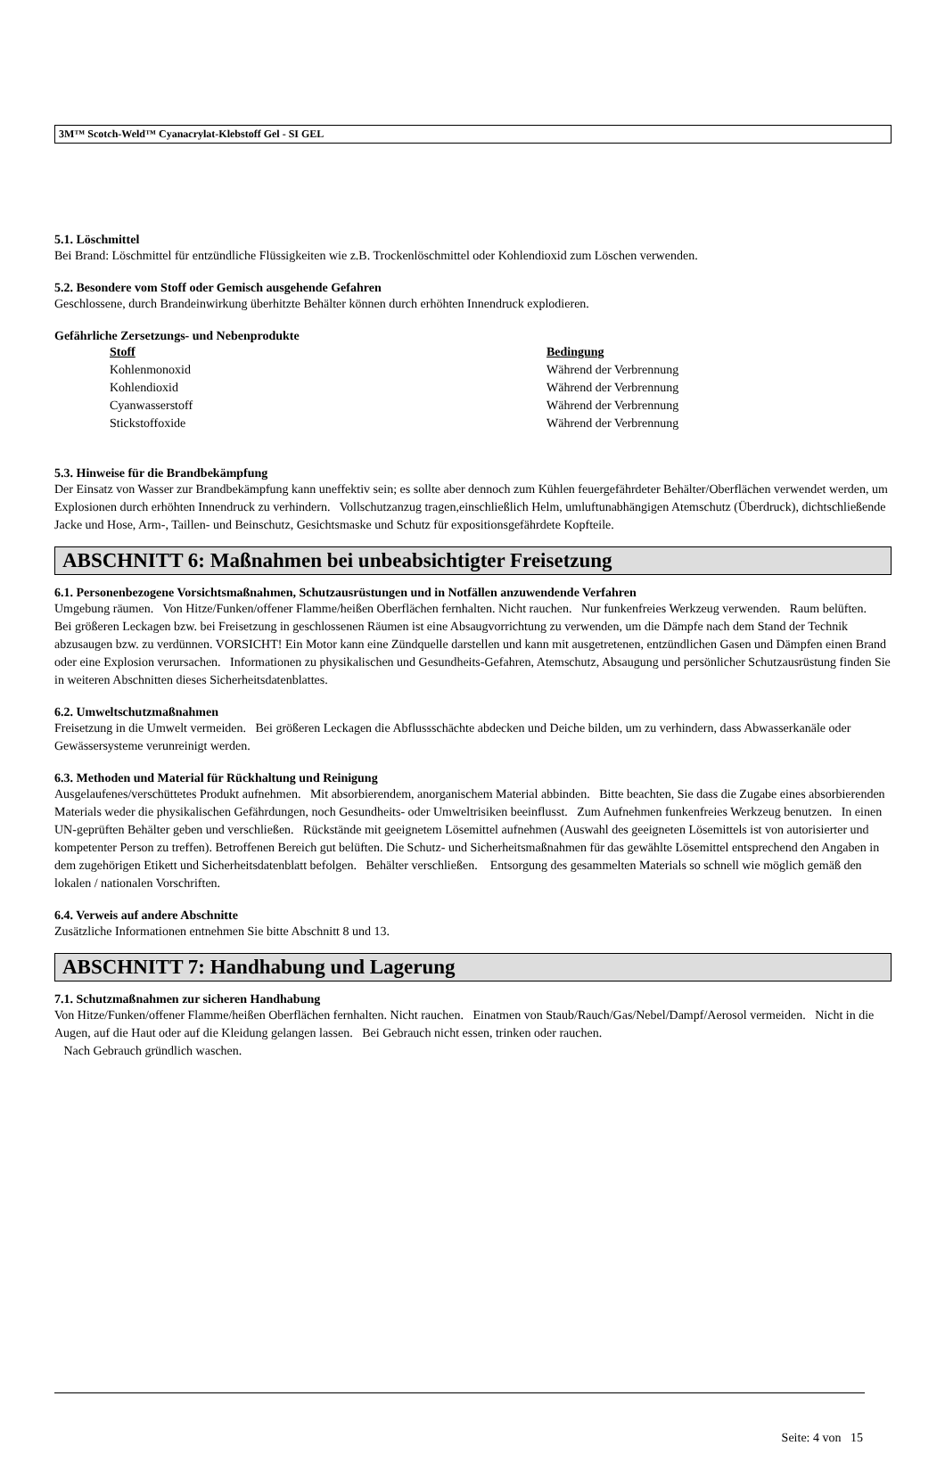3M™ Scotch-Weld™ Cyanacrylat-Klebstoff Gel - SI GEL
5.1. Löschmittel
Bei Brand: Löschmittel für entzündliche Flüssigkeiten wie z.B. Trockenlöschmittel oder Kohlendioxid zum Löschen verwenden.
5.2. Besondere vom Stoff oder Gemisch ausgehende Gefahren
Geschlossene, durch Brandeinwirkung überhitzte Behälter können durch erhöhten Innendruck explodieren.
Gefährliche Zersetzungs- und Nebenprodukte
| Stoff | Bedingung |
| --- | --- |
| Kohlenmonoxid | Während der Verbrennung |
| Kohlendioxid | Während der Verbrennung |
| Cyanwasserstoff | Während der Verbrennung |
| Stickstoffoxide | Während der Verbrennung |
5.3. Hinweise für die Brandbekämpfung
Der Einsatz von Wasser zur Brandbekämpfung kann uneffektiv sein; es sollte aber dennoch zum Kühlen feuergefährdeter Behälter/Oberflächen verwendet werden, um Explosionen durch erhöhten Innendruck zu verhindern. Vollschutzanzug tragen,einschließlich Helm, umluftunabhängigen Atemschutz (Überdruck), dichtschließende Jacke und Hose, Arm-, Taillen- und Beinschutz, Gesichtsmaske und Schutz für expositionsgefährdete Kopfteile.
ABSCHNITT 6: Maßnahmen bei unbeabsichtigter Freisetzung
6.1. Personenbezogene Vorsichtsmaßnahmen, Schutzausrüstungen und in Notfällen anzuwendende Verfahren
Umgebung räumen. Von Hitze/Funken/offener Flamme/heißen Oberflächen fernhalten. Nicht rauchen. Nur funkenfreies Werkzeug verwenden. Raum belüften. Bei größeren Leckagen bzw. bei Freisetzung in geschlossenen Räumen ist eine Absaugvorrichtung zu verwenden, um die Dämpfe nach dem Stand der Technik abzusaugen bzw. zu verdünnen. VORSICHT! Ein Motor kann eine Zündquelle darstellen und kann mit ausgetretenen, entzündlichen Gasen und Dämpfen einen Brand oder eine Explosion verursachen. Informationen zu physikalischen und Gesundheits-Gefahren, Atemschutz, Absaugung und persönlicher Schutzausrüstung finden Sie in weiteren Abschnitten dieses Sicherheitsdatenblattes.
6.2. Umweltschutzmaßnahmen
Freisetzung in die Umwelt vermeiden. Bei größeren Leckagen die Abflussschächte abdecken und Deiche bilden, um zu verhindern, dass Abwasserkanäle oder Gewässersysteme verunreinigt werden.
6.3. Methoden und Material für Rückhaltung und Reinigung
Ausgelaufenes/verschüttetes Produkt aufnehmen. Mit absorbierendem, anorganischem Material abbinden. Bitte beachten, Sie dass die Zugabe eines absorbierenden Materials weder die physikalischen Gefährdungen, noch Gesundheits- oder Umweltrisiken beeinflusst. Zum Aufnehmen funkenfreies Werkzeug benutzen. In einen UN-geprüften Behälter geben und verschließen. Rückstände mit geeignetem Lösemittel aufnehmen (Auswahl des geeigneten Lösemittels ist von autorisierter und kompetenter Person zu treffen). Betroffenen Bereich gut belüften. Die Schutz- und Sicherheitsmaßnahmen für das gewählte Lösemittel entsprechend den Angaben in dem zugehörigen Etikett und Sicherheitsdatenblatt befolgen. Behälter verschließen. Entsorgung des gesammelten Materials so schnell wie möglich gemäß den lokalen / nationalen Vorschriften.
6.4. Verweis auf andere Abschnitte
Zusätzliche Informationen entnehmen Sie bitte Abschnitt 8 und 13.
ABSCHNITT 7: Handhabung und Lagerung
7.1. Schutzmaßnahmen zur sicheren Handhabung
Von Hitze/Funken/offener Flamme/heißen Oberflächen fernhalten. Nicht rauchen. Einatmen von Staub/Rauch/Gas/Nebel/Dampf/Aerosol vermeiden. Nicht in die Augen, auf die Haut oder auf die Kleidung gelangen lassen. Bei Gebrauch nicht essen, trinken oder rauchen.
Nach Gebrauch gründlich waschen.
Seite: 4 von 15